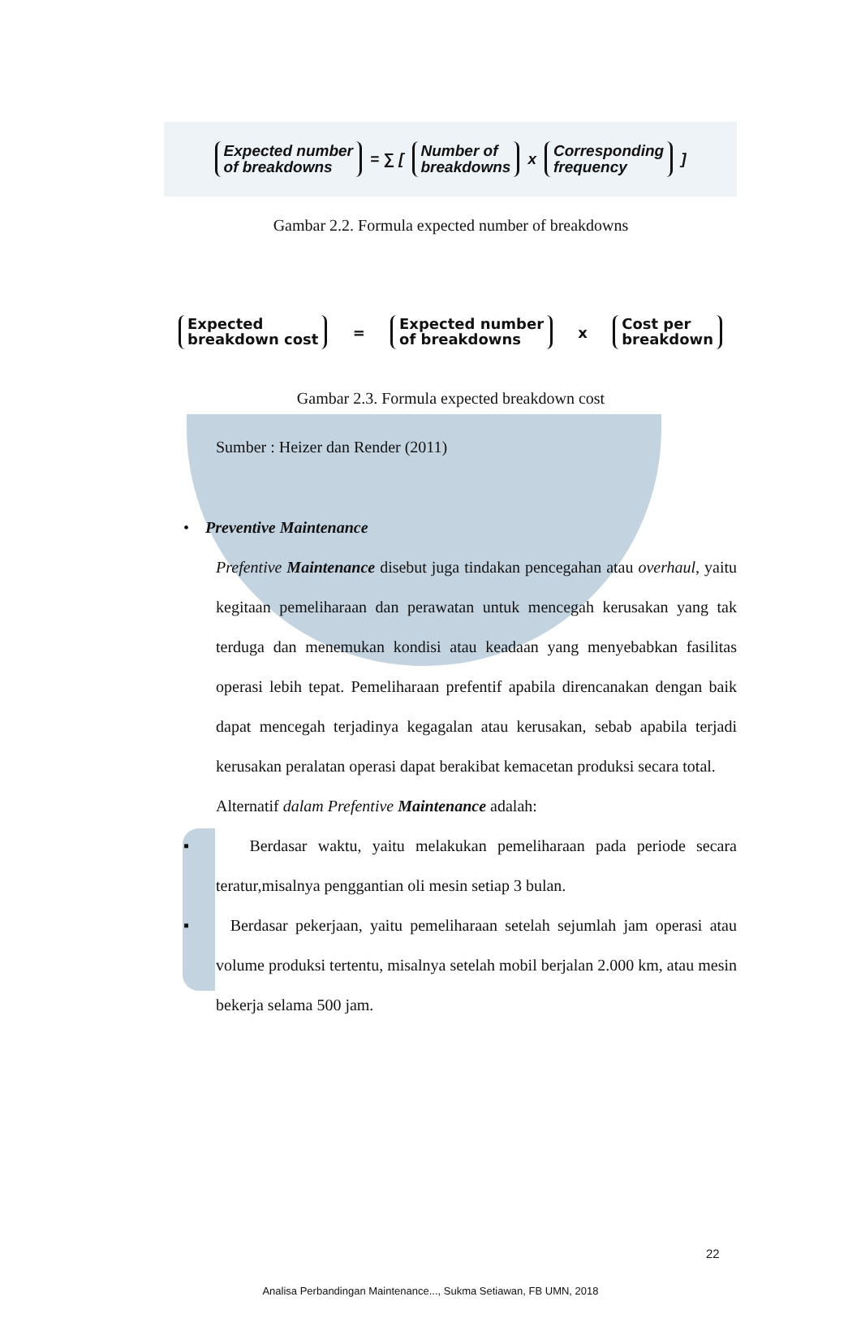Expected number
of breakdowns = ∑ [ Number of
breakdowns x Corresponding
frequency ]
Gambar 2.2. Formula expected number of breakdowns
Expected
breakdown cost = Expected number
of breakdowns x Cost per
breakdown
Gambar 2.3. Formula expected breakdown cost
Sumber : Heizer dan Render (2011)
• Preventive Maintenance
Prefentive Maintenance disebut juga tindakan pencegahan atau overhaul, yaitu kegitaan pemeliharaan dan perawatan untuk mencegah kerusakan yang tak terduga dan menemukan kondisi atau keadaan yang menyebabkan fasilitas operasi lebih tepat. Pemeliharaan prefentif apabila direncanakan dengan baik dapat mencegah terjadinya kegagalan atau kerusakan, sebab apabila terjadi kerusakan peralatan operasi dapat berakibat kemacetan produksi secara total.
Alternatif dalam Prefentive Maintenance adalah:
▪ Berdasar waktu, yaitu melakukan pemeliharaan pada periode secara teratur,misalnya penggantian oli mesin setiap 3 bulan.
▪ Berdasar pekerjaan, yaitu pemeliharaan setelah sejumlah jam operasi atau volume produksi tertentu, misalnya setelah mobil berjalan 2.000 km, atau mesin bekerja selama 500 jam.
22
Analisa Perbandingan Maintenance..., Sukma Setiawan, FB UMN, 2018